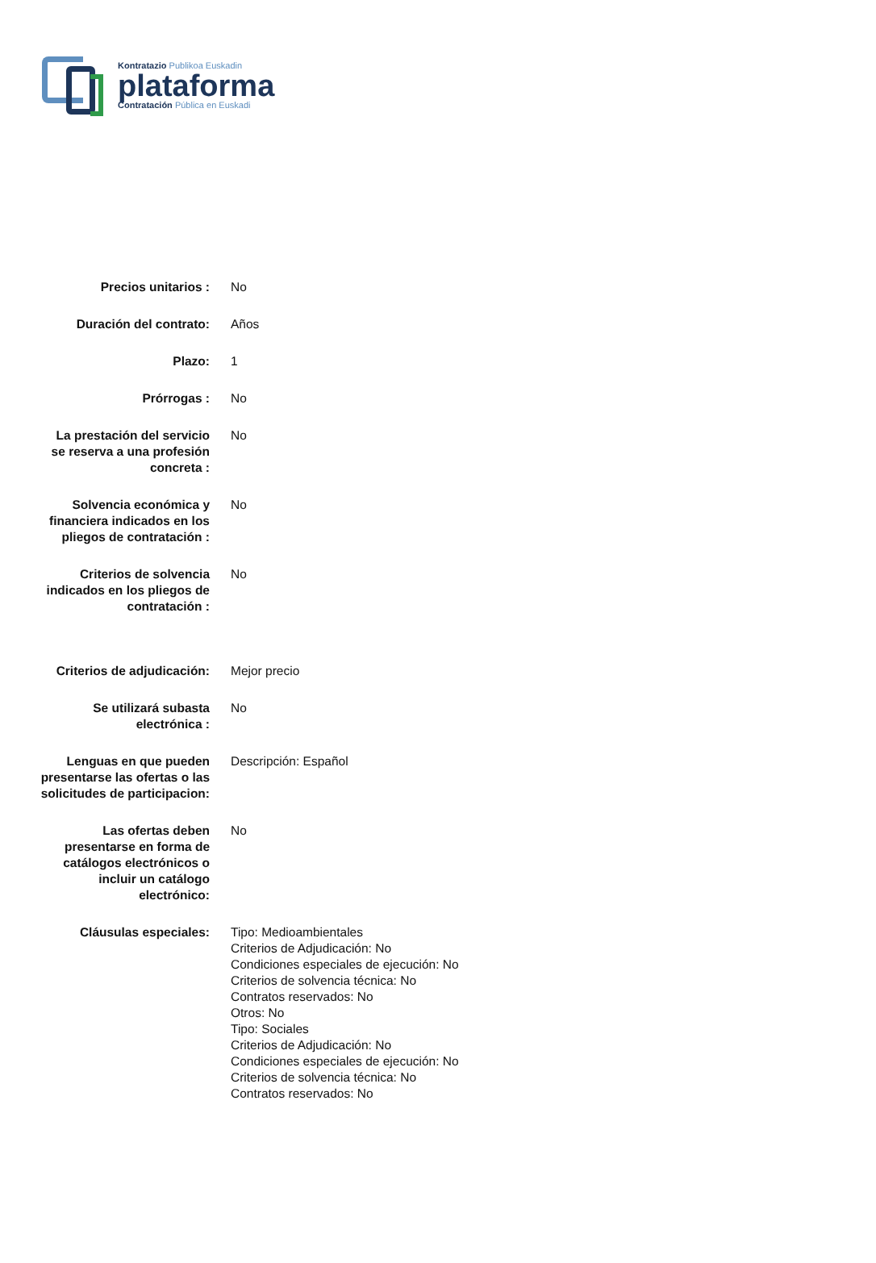Kontratazio Publikoa Euskadin
plataforma
Contratación Pública en Euskadi
| Precios unitarios : | No |
| Duración del contrato: | Años |
| Plazo: | 1 |
| Prórrogas : | No |
| La prestación del servicio se reserva a una profesión concreta : | No |
| Solvencia económica y financiera indicados en los pliegos de contratación : | No |
| Criterios de solvencia indicados en los pliegos de contratación : | No |
| Criterios de adjudicación: | Mejor precio |
| Se utilizará subasta electrónica : | No |
| Lenguas en que pueden presentarse las ofertas o las solicitudes de participacion: | Descripción: Español |
| Las ofertas deben presentarse en forma de catálogos electrónicos o incluir un catálogo electrónico: | No |
| Cláusulas especiales: | Tipo: Medioambientales Criterios de Adjudicación: No Condiciones especiales de ejecución: No Criterios de solvencia técnica: No Contratos reservados: No Otros: No Tipo: Sociales Criterios de Adjudicación: No Condiciones especiales de ejecución: No Criterios de solvencia técnica: No Contratos reservados: No |